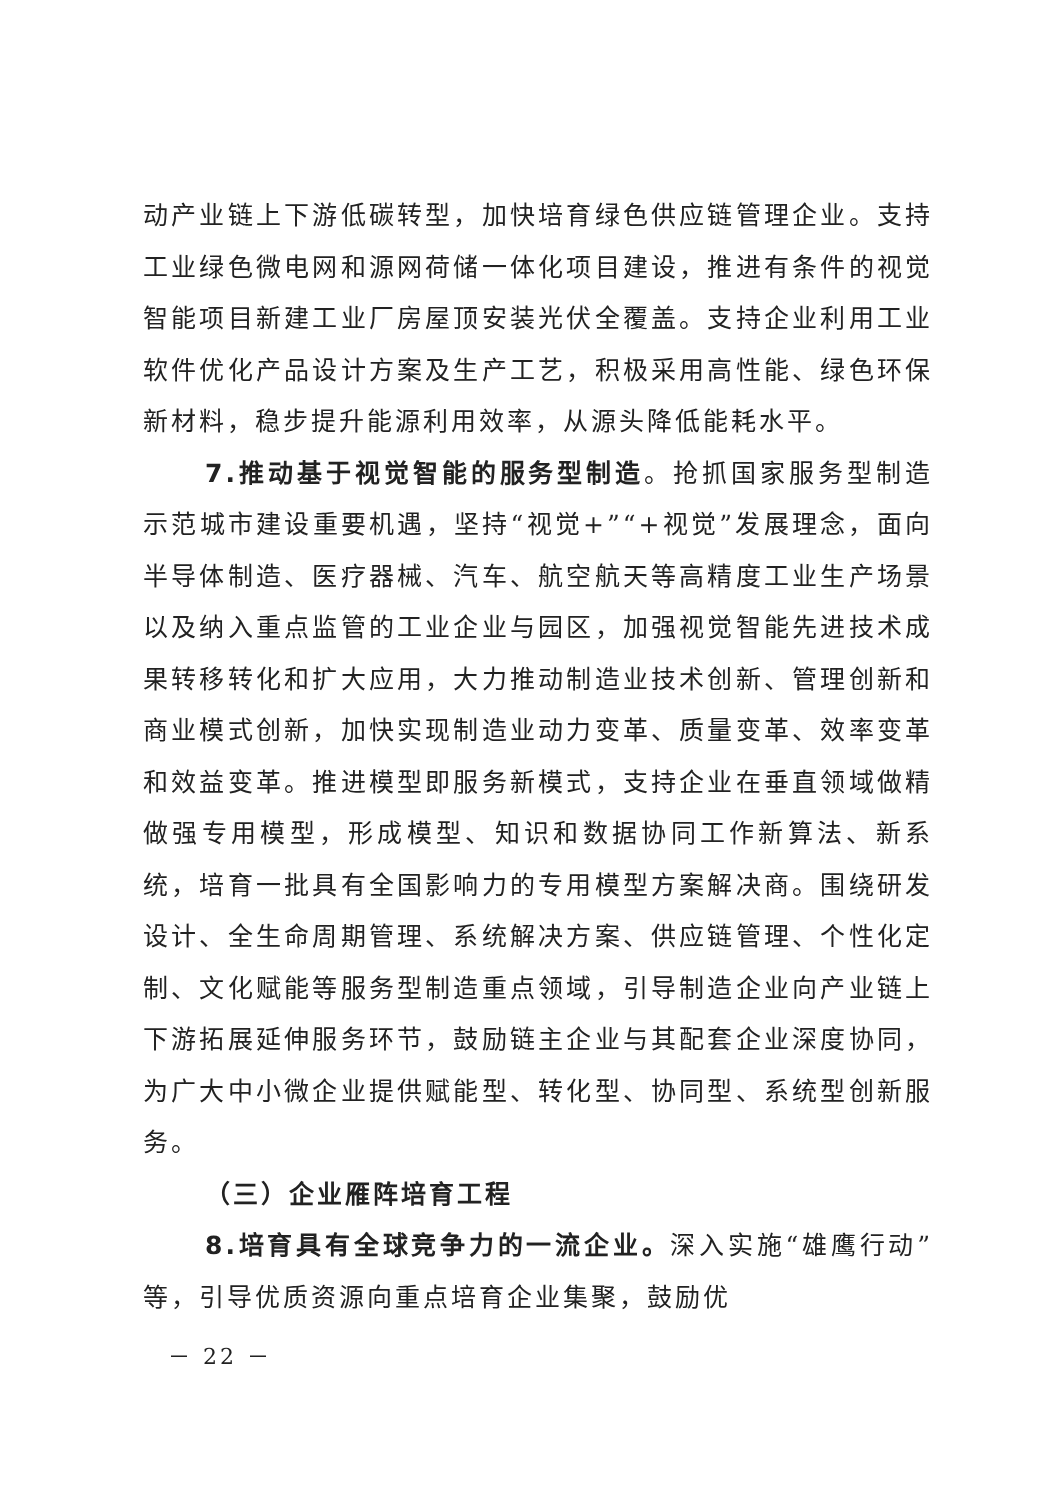动产业链上下游低碳转型，加快培育绿色供应链管理企业。支持工业绿色微电网和源网荷储一体化项目建设，推进有条件的视觉智能项目新建工业厂房屋顶安装光伏全覆盖。支持企业利用工业软件优化产品设计方案及生产工艺，积极采用高性能、绿色环保新材料，稳步提升能源利用效率，从源头降低能耗水平。
7.推动基于视觉智能的服务型制造。抢抓国家服务型制造示范城市建设重要机遇，坚持“视觉+”“+视觉”发展理念，面向半导体制造、医疗器械、汽车、航空航天等高精度工业生产场景以及纳入重点监管的工业企业与园区，加强视觉智能先进技术成果转移转化和扩大应用，大力推动制造业技术创新、管理创新和商业模式创新，加快实现制造业动力变革、质量变革、效率变革和效益变革。推进模型即服务新模式，支持企业在垂直领域做精做强专用模型，形成模型、知识和数据协同工作新算法、新系统，培育一批具有全国影响力的专用模型方案解决商。围绕研发设计、全生命周期管理、系统解决方案、供应链管理、个性化定制、文化赋能等服务型制造重点领域，引导制造企业向产业链上下游拓展延伸服务环节，鼓励链主企业与其配套企业深度协同，为广大中小微企业提供赋能型、转化型、协同型、系统型创新服务。
（三）企业雁阵培育工程
8.培育具有全球竞争力的一流企业。深入实施“雄鹰行动”等，引导优质资源向重点培育企业集聚，鼓励优
－ 22 －